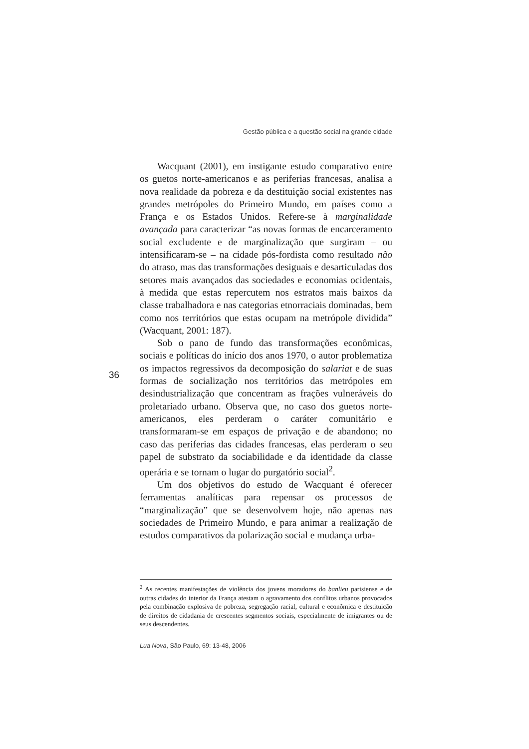Gestão pública e a questão social na grande cidade
Wacquant (2001), em instigante estudo comparativo entre os guetos norte-americanos e as periferias francesas, analisa a nova realidade da pobreza e da destituição social existentes nas grandes metrópoles do Primeiro Mundo, em países como a França e os Estados Unidos. Refere-se à marginalidade avançada para caracterizar “as novas formas de encarceramento social excludente e de marginalização que surgiram – ou intensificaram-se – na cidade pós-fordista como resultado não do atraso, mas das transformações desiguais e desarticuladas dos setores mais avançados das sociedades e economias ocidentais, à medida que estas repercutem nos estratos mais baixos da classe trabalhadora e nas categorias etnorraciais dominadas, bem como nos territórios que estas ocupam na metrópole dividida” (Wacquant, 2001: 187).
Sob o pano de fundo das transformações econômicas, sociais e políticas do início dos anos 1970, o autor problematiza os impactos regressivos da decomposição do salariat e de suas formas de socialização nos territórios das metrópoles em desindustrialização que concentram as frações vulneráveis do proletariado urbano. Observa que, no caso dos guetos norte-americanos, eles perderam o caráter comunitário e transformaram-se em espaços de privação e de abandono; no caso das periferias das cidades francesas, elas perderam o seu papel de substrato da sociabilidade e da identidade da classe operária e se tornam o lugar do purgatório social<sup>2</sup>.
Um dos objetivos do estudo de Wacquant é oferecer ferramentas analíticas para repensar os processos de “marginalização” que se desenvolvem hoje, não apenas nas sociedades de Primeiro Mundo, e para animar a realização de estudos comparativos da polarização social e mudança urba-
36
<sup>2</sup> As recentes manifestações de violência dos jovens moradores do banlieu parisiense e de outras cidades do interior da França atestam o agravamento dos conflitos urbanos provocados pela combinação explosiva de pobreza, segregação racial, cultural e econômica e destituição de direitos de cidadania de crescentes segmentos sociais, especialmente de imigrantes ou de seus descendentes.
Lua Nova, São Paulo, 69: 13-48, 2006